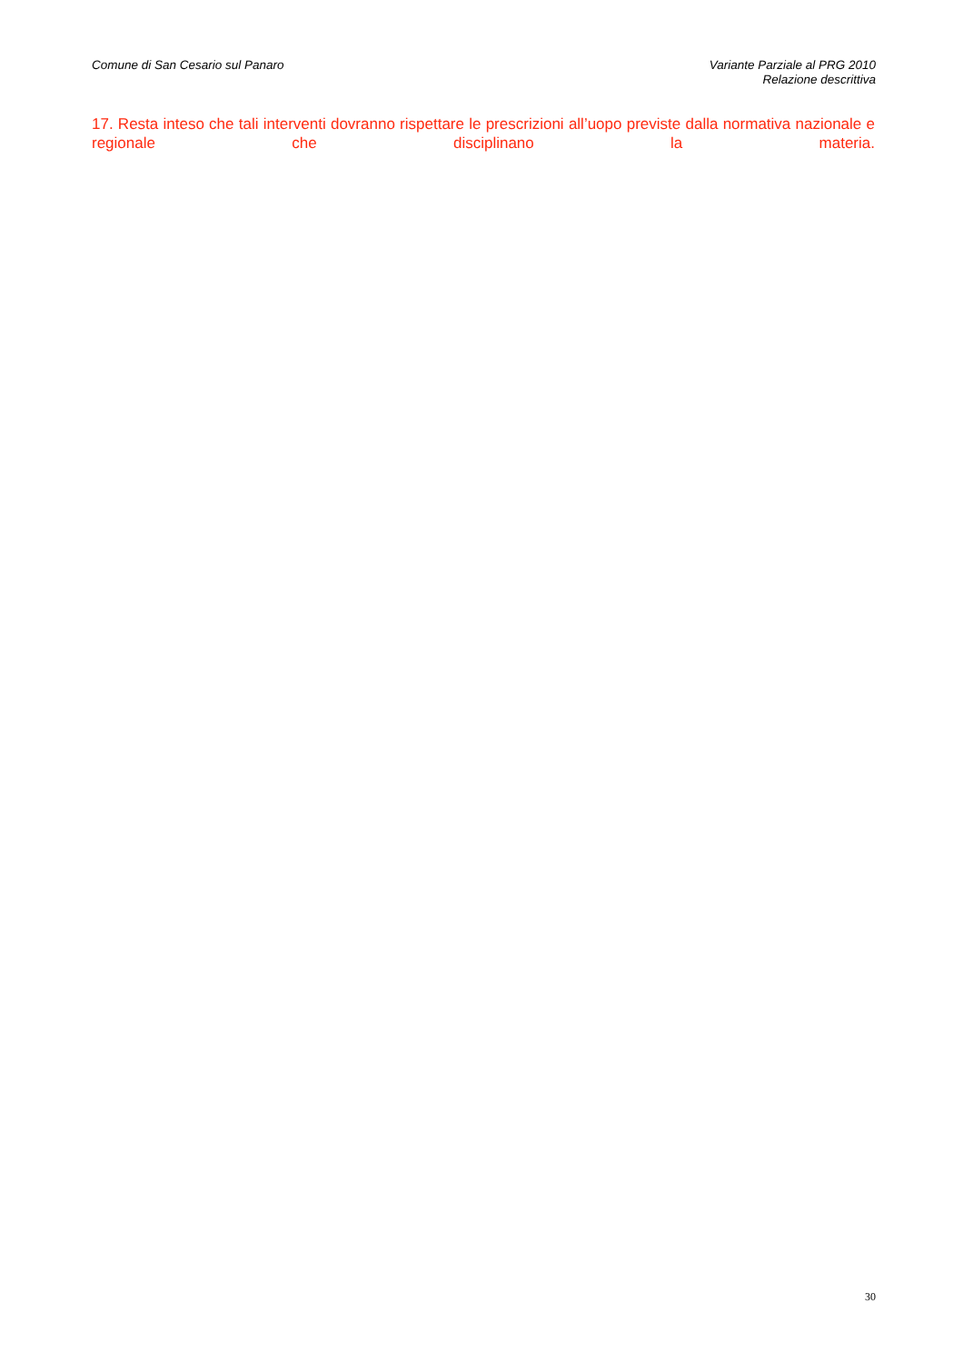Comune di San Cesario sul Panaro
Variante Parziale al PRG 2010
Relazione descrittiva
17. Resta inteso che tali interventi dovranno rispettare le prescrizioni all’uopo previste dalla normativa nazionale e regionale che disciplinano la materia.
30